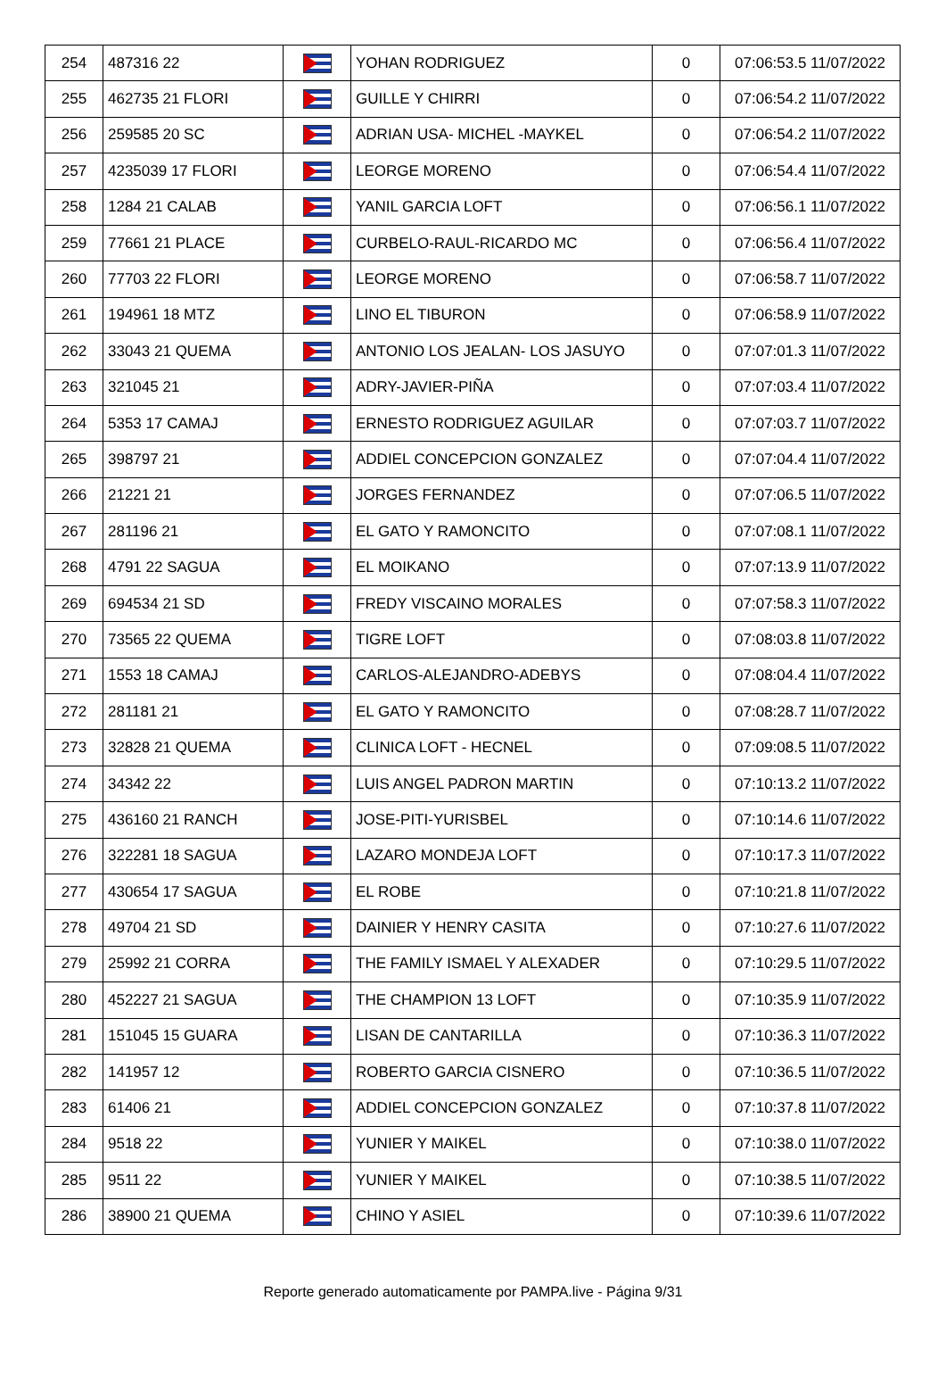| 254 | 487316 22 | | YOHAN RODRIGUEZ | 0 | 07:06:53.5 11/07/2022 |
| 255 | 462735 21 FLORI | | GUILLE Y CHIRRI | 0 | 07:06:54.2 11/07/2022 |
| 256 | 259585 20 SC | | ADRIAN USA- MICHEL -MAYKEL | 0 | 07:06:54.2 11/07/2022 |
| 257 | 4235039 17 FLORI | | LEORGE MORENO | 0 | 07:06:54.4 11/07/2022 |
| 258 | 1284 21 CALAB | | YANIL GARCIA LOFT | 0 | 07:06:56.1 11/07/2022 |
| 259 | 77661 21 PLACE | | CURBELO-RAUL-RICARDO MC | 0 | 07:06:56.4 11/07/2022 |
| 260 | 77703 22 FLORI | | LEORGE MORENO | 0 | 07:06:58.7 11/07/2022 |
| 261 | 194961 18 MTZ | | LINO EL TIBURON | 0 | 07:06:58.9 11/07/2022 |
| 262 | 33043 21 QUEMA | | ANTONIO LOS JEALAN- LOS JASUYO | 0 | 07:07:01.3 11/07/2022 |
| 263 | 321045 21 | | ADRY-JAVIER-PIÑA | 0 | 07:07:03.4 11/07/2022 |
| 264 | 5353 17 CAMAJ | | ERNESTO RODRIGUEZ AGUILAR | 0 | 07:07:03.7 11/07/2022 |
| 265 | 398797 21 | | ADDIEL CONCEPCION GONZALEZ | 0 | 07:07:04.4 11/07/2022 |
| 266 | 21221 21 | | JORGES FERNANDEZ | 0 | 07:07:06.5 11/07/2022 |
| 267 | 281196 21 | | EL GATO Y RAMONCITO | 0 | 07:07:08.1 11/07/2022 |
| 268 | 4791 22 SAGUA | | EL MOIKANO | 0 | 07:07:13.9 11/07/2022 |
| 269 | 694534 21 SD | | FREDY VISCAINO MORALES | 0 | 07:07:58.3 11/07/2022 |
| 270 | 73565 22 QUEMA | | TIGRE LOFT | 0 | 07:08:03.8 11/07/2022 |
| 271 | 1553 18 CAMAJ | | CARLOS-ALEJANDRO-ADEBYS | 0 | 07:08:04.4 11/07/2022 |
| 272 | 281181 21 | | EL GATO Y RAMONCITO | 0 | 07:08:28.7 11/07/2022 |
| 273 | 32828 21 QUEMA | | CLINICA LOFT - HECNEL | 0 | 07:09:08.5 11/07/2022 |
| 274 | 34342 22 | | LUIS ANGEL PADRON MARTIN | 0 | 07:10:13.2 11/07/2022 |
| 275 | 436160 21 RANCH | | JOSE-PITI-YURISBEL | 0 | 07:10:14.6 11/07/2022 |
| 276 | 322281 18 SAGUA | | LAZARO MONDEJA LOFT | 0 | 07:10:17.3 11/07/2022 |
| 277 | 430654 17 SAGUA | | EL ROBE | 0 | 07:10:21.8 11/07/2022 |
| 278 | 49704 21 SD | | DAINIER Y HENRY CASITA | 0 | 07:10:27.6 11/07/2022 |
| 279 | 25992 21 CORRA | | THE FAMILY ISMAEL Y ALEXADER | 0 | 07:10:29.5 11/07/2022 |
| 280 | 452227 21 SAGUA | | THE CHAMPION 13 LOFT | 0 | 07:10:35.9 11/07/2022 |
| 281 | 151045 15 GUARA | | LISAN DE CANTARILLA | 0 | 07:10:36.3 11/07/2022 |
| 282 | 141957 12 | | ROBERTO GARCIA CISNERO | 0 | 07:10:36.5 11/07/2022 |
| 283 | 61406 21 | | ADDIEL CONCEPCION GONZALEZ | 0 | 07:10:37.8 11/07/2022 |
| 284 | 9518 22 | | YUNIER Y MAIKEL | 0 | 07:10:38.0 11/07/2022 |
| 285 | 9511 22 | | YUNIER Y MAIKEL | 0 | 07:10:38.5 11/07/2022 |
| 286 | 38900 21 QUEMA | | CHINO Y ASIEL | 0 | 07:10:39.6 11/07/2022 |
Reporte generado automaticamente por PAMPA.live - Página 9/31